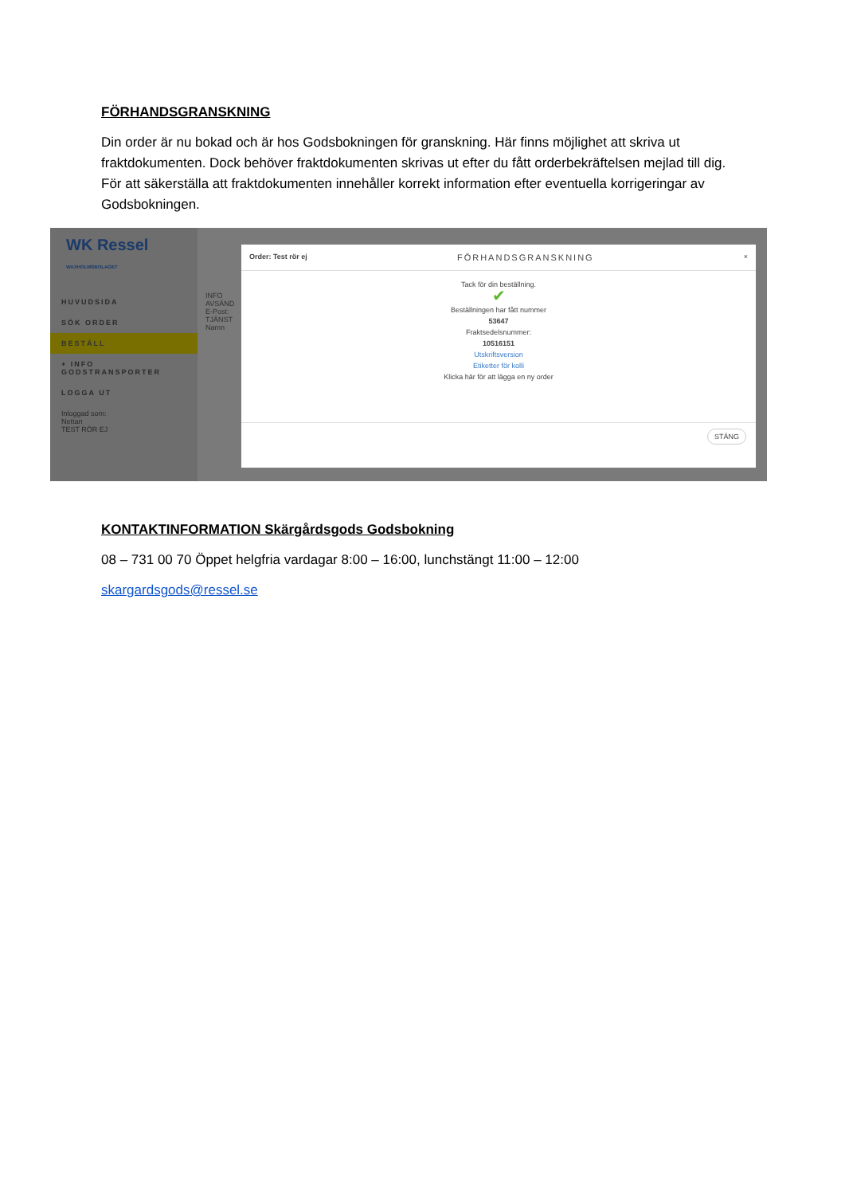FÖRHANDSGRANSKNING
Din order är nu bokad och är hos Godsbokningen för granskning. Här finns möjlighet att skriva ut fraktdokumenten. Dock behöver fraktdokumenten skrivas ut efter du fått orderbekräftelsen mejlad till dig. För att säkerställa att fraktdokumenten innehåller korrekt information efter eventuella korrigeringar av Godsbokningen.
WK Ressel
WAXHOLMSBOLAGET
HUVUDSIDA
SÖK ORDER
BESTÄLL
+ INFO GODSTRANSPORTER
LOGGA UT
Inloggad som:
Nettan
TEST RÖR EJ
INFO
AVSÄND
E-Post:
TJÄNST
Namn
Order: Test rör ej FÖRHANDSGRANSKNING ×
Tack för din beställning.
✔
Beställningen har fått nummer
53647
Fraktsedelsnummer:
10516151
Utskriftsversion
Etiketter för kolli
Klicka här för att lägga en ny order
STÄNG
KONTAKTINFORMATION Skärgårdsgods Godsbokning
08 – 731 00 70 Öppet helgfria vardagar 8:00 – 16:00, lunchstängt 11:00 – 12:00
skargardsgods@ressel.se